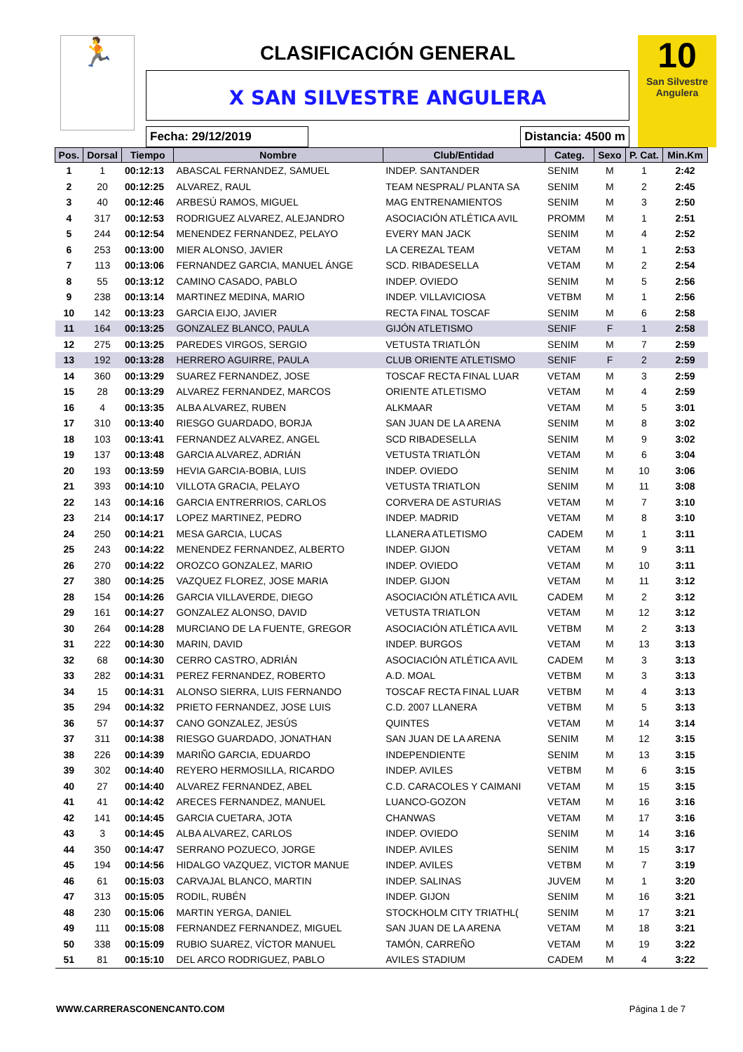🏃
CLASIFICACIÓN GENERAL
X SAN SILVESTRE ANGULERA
Fecha: 29/12/2019 Distancia: 4500 m
10
San Silvestre Angulera
| Pos. | Dorsal | Tiempo | Nombre | Club/Entidad | Categ. | Sexo | P. Cat. | Min.Km |
| --- | --- | --- | --- | --- | --- | --- | --- | --- |
| 1 | 1 | 00:12:13 | ABASCAL FERNANDEZ, SAMUEL | INDEP. SANTANDER | SENIM | M | 1 | 2:42 |
| 2 | 20 | 00:12:25 | ALVAREZ, RAUL | TEAM NESPRAL/ PLANTA SA | SENIM | M | 2 | 2:45 |
| 3 | 40 | 00:12:46 | ARBESÚ RAMOS, MIGUEL | MAG ENTRENAMIENTOS | SENIM | M | 3 | 2:50 |
| 4 | 317 | 00:12:53 | RODRIGUEZ ALVAREZ, ALEJANDRO | ASOCIACIÓN ATLÉTICA AVIL | PROMM | M | 1 | 2:51 |
| 5 | 244 | 00:12:54 | MENENDEZ FERNANDEZ, PELAYO | EVERY MAN JACK | SENIM | M | 4 | 2:52 |
| 6 | 253 | 00:13:00 | MIER ALONSO, JAVIER | LA CEREZAL TEAM | VETAM | M | 1 | 2:53 |
| 7 | 113 | 00:13:06 | FERNANDEZ GARCIA, MANUEL ÁNGE | SCD. RIBADESELLA | VETAM | M | 2 | 2:54 |
| 8 | 55 | 00:13:12 | CAMINO CASADO, PABLO | INDEP. OVIEDO | SENIM | M | 5 | 2:56 |
| 9 | 238 | 00:13:14 | MARTINEZ MEDINA, MARIO | INDEP. VILLAVICIOSA | VETBM | M | 1 | 2:56 |
| 10 | 142 | 00:13:23 | GARCIA EIJO, JAVIER | RECTA FINAL TOSCAF | SENIM | M | 6 | 2:58 |
| 11 | 164 | 00:13:25 | GONZALEZ BLANCO, PAULA | GIJÓN ATLETISMO | SENIF | F | 1 | 2:58 |
| 12 | 275 | 00:13:25 | PAREDES VIRGOS, SERGIO | VETUSTA TRIATLÓN | SENIM | M | 7 | 2:59 |
| 13 | 192 | 00:13:28 | HERRERO AGUIRRE, PAULA | CLUB ORIENTE ATLETISMO | SENIF | F | 2 | 2:59 |
| 14 | 360 | 00:13:29 | SUAREZ FERNANDEZ, JOSE | TOSCAF RECTA FINAL LUAR | VETAM | M | 3 | 2:59 |
| 15 | 28 | 00:13:29 | ALVAREZ FERNANDEZ, MARCOS | ORIENTE ATLETISMO | VETAM | M | 4 | 2:59 |
| 16 | 4 | 00:13:35 | ALBA ALVAREZ, RUBEN | ALKMAAR | VETAM | M | 5 | 3:01 |
| 17 | 310 | 00:13:40 | RIESGO GUARDADO, BORJA | SAN JUAN DE LA ARENA | SENIM | M | 8 | 3:02 |
| 18 | 103 | 00:13:41 | FERNANDEZ ALVAREZ, ANGEL | SCD RIBADESELLA | SENIM | M | 9 | 3:02 |
| 19 | 137 | 00:13:48 | GARCIA ALVAREZ, ADRIÁN | VETUSTA TRIATLÓN | VETAM | M | 6 | 3:04 |
| 20 | 193 | 00:13:59 | HEVIA GARCIA-BOBIA, LUIS | INDEP. OVIEDO | SENIM | M | 10 | 3:06 |
| 21 | 393 | 00:14:10 | VILLOTA GRACIA, PELAYO | VETUSTA TRIATLON | SENIM | M | 11 | 3:08 |
| 22 | 143 | 00:14:16 | GARCIA ENTRERRIOS, CARLOS | CORVERA DE ASTURIAS | VETAM | M | 7 | 3:10 |
| 23 | 214 | 00:14:17 | LOPEZ MARTINEZ, PEDRO | INDEP. MADRID | VETAM | M | 8 | 3:10 |
| 24 | 250 | 00:14:21 | MESA GARCIA, LUCAS | LLANERA ATLETISMO | CADEM | M | 1 | 3:11 |
| 25 | 243 | 00:14:22 | MENENDEZ FERNANDEZ, ALBERTO | INDEP. GIJON | VETAM | M | 9 | 3:11 |
| 26 | 270 | 00:14:22 | OROZCO GONZALEZ, MARIO | INDEP. OVIEDO | VETAM | M | 10 | 3:11 |
| 27 | 380 | 00:14:25 | VAZQUEZ FLOREZ, JOSE MARIA | INDEP. GIJON | VETAM | M | 11 | 3:12 |
| 28 | 154 | 00:14:26 | GARCIA VILLAVERDE, DIEGO | ASOCIACIÓN ATLÉTICA AVIL | CADEM | M | 2 | 3:12 |
| 29 | 161 | 00:14:27 | GONZALEZ ALONSO, DAVID | VETUSTA TRIATLON | VETAM | M | 12 | 3:12 |
| 30 | 264 | 00:14:28 | MURCIANO DE LA FUENTE, GREGOR | ASOCIACIÓN ATLÉTICA AVIL | VETBM | M | 2 | 3:13 |
| 31 | 222 | 00:14:30 | MARIN, DAVID | INDEP. BURGOS | VETAM | M | 13 | 3:13 |
| 32 | 68 | 00:14:30 | CERRO CASTRO, ADRIÁN | ASOCIACIÓN ATLÉTICA AVIL | CADEM | M | 3 | 3:13 |
| 33 | 282 | 00:14:31 | PEREZ FERNANDEZ, ROBERTO | A.D. MOAL | VETBM | M | 3 | 3:13 |
| 34 | 15 | 00:14:31 | ALONSO SIERRA, LUIS FERNANDO | TOSCAF RECTA FINAL LUAR | VETBM | M | 4 | 3:13 |
| 35 | 294 | 00:14:32 | PRIETO FERNANDEZ, JOSE LUIS | C.D. 2007 LLANERA | VETBM | M | 5 | 3:13 |
| 36 | 57 | 00:14:37 | CANO GONZALEZ, JESÚS | QUINTES | VETAM | M | 14 | 3:14 |
| 37 | 311 | 00:14:38 | RIESGO GUARDADO, JONATHAN | SAN JUAN DE LA ARENA | SENIM | M | 12 | 3:15 |
| 38 | 226 | 00:14:39 | MARIÑO GARCIA, EDUARDO | INDEPENDIENTE | SENIM | M | 13 | 3:15 |
| 39 | 302 | 00:14:40 | REYERO HERMOSILLA, RICARDO | INDEP. AVILES | VETBM | M | 6 | 3:15 |
| 40 | 27 | 00:14:40 | ALVAREZ FERNANDEZ, ABEL | C.D. CARACOLES Y CAIMANI | VETAM | M | 15 | 3:15 |
| 41 | 41 | 00:14:42 | ARECES FERNANDEZ, MANUEL | LUANCO-GOZON | VETAM | M | 16 | 3:16 |
| 42 | 141 | 00:14:45 | GARCIA CUETARA, JOTA | CHANWAS | VETAM | M | 17 | 3:16 |
| 43 | 3 | 00:14:45 | ALBA ALVAREZ, CARLOS | INDEP. OVIEDO | SENIM | M | 14 | 3:16 |
| 44 | 350 | 00:14:47 | SERRANO POZUECO, JORGE | INDEP. AVILES | SENIM | M | 15 | 3:17 |
| 45 | 194 | 00:14:56 | HIDALGO VAZQUEZ, VICTOR MANUE | INDEP. AVILES | VETBM | M | 7 | 3:19 |
| 46 | 61 | 00:15:03 | CARVAJAL BLANCO, MARTIN | INDEP. SALINAS | JUVEM | M | 1 | 3:20 |
| 47 | 313 | 00:15:05 | RODIL, RUBÉN | INDEP. GIJON | SENIM | M | 16 | 3:21 |
| 48 | 230 | 00:15:06 | MARTIN YERGA, DANIEL | STOCKHOLM CITY TRIATHL( | SENIM | M | 17 | 3:21 |
| 49 | 111 | 00:15:08 | FERNANDEZ FERNANDEZ, MIGUEL | SAN JUAN DE LA ARENA | VETAM | M | 18 | 3:21 |
| 50 | 338 | 00:15:09 | RUBIO SUAREZ, VÍCTOR MANUEL | TAMÓN, CARREÑO | VETAM | M | 19 | 3:22 |
| 51 | 81 | 00:15:10 | DEL ARCO RODRIGUEZ, PABLO | AVILES STADIUM | CADEM | M | 4 | 3:22 |
WWW.CARRERASCONENCANTO.COM Página 1 de 7